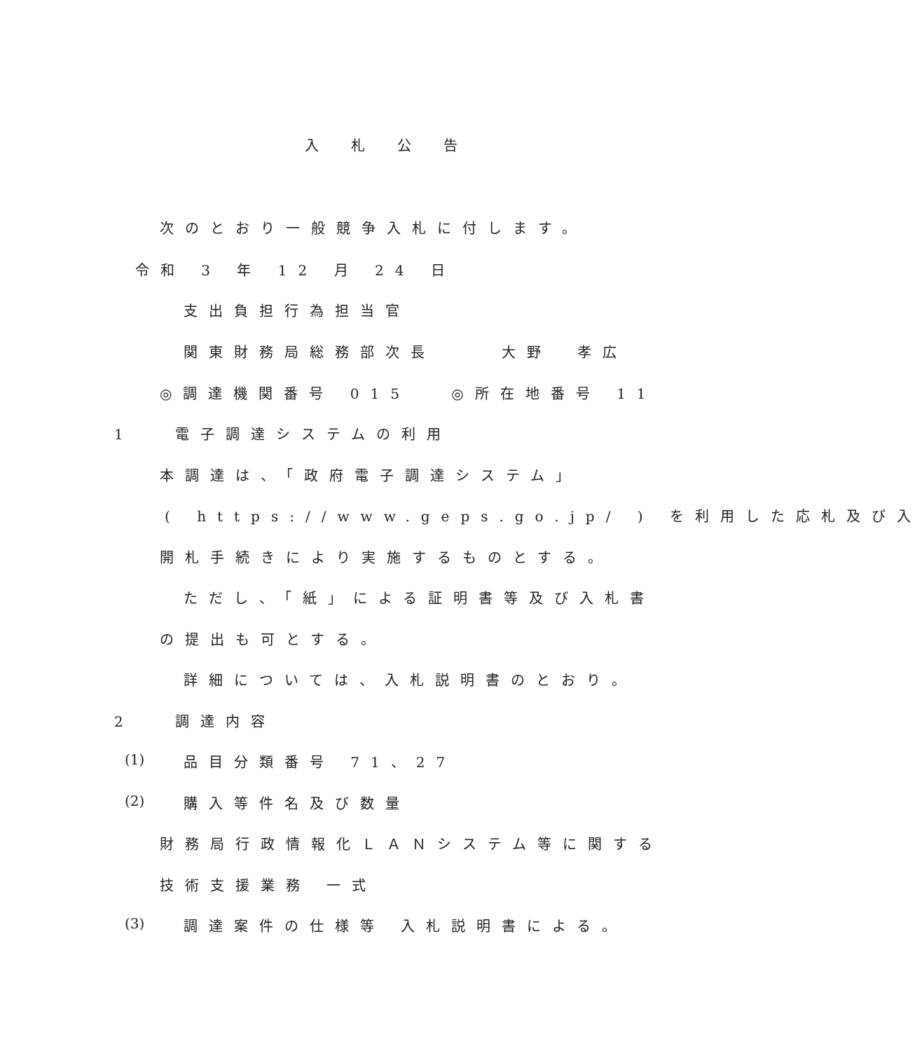入札公告
次のとおり一般競争入札に付します。
令和 3 年 12 月 24 日
支出負担行為担当官
関東財務局総務部次長 　　大野　孝広
◎調達機関番号 015 　◎所在地番号 11
1　 電子調達システムの利用
本調達は、「政府電子調達システム」
( https://www.geps.go.jp/ ) を利用した応札及び入
開札手続きにより実施するものとする。
ただし、「紙」による証明書等及び入札書
の提出も可とする。
詳細については、入札説明書のとおり。
2　 調達内容
(1) 品目分類番号 71、27
(2) 購入等件名及び数量
財務局行政情報化ＬＡＮシステム等に関する
技術支援業務 一式
(3) 調達案件の仕様等 入札説明書による。